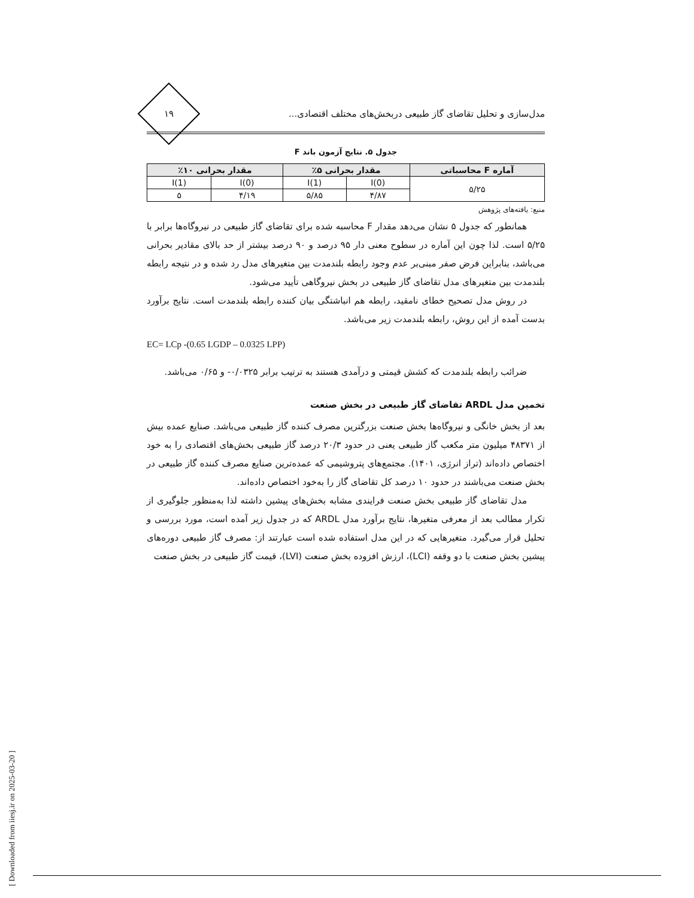[ Downloaded from iiesj.ir on 2025-03-20 ]
مدل‌سازی و تحلیل تقاضای گاز طبیعی دربخش‌های مختلف اقتصادی...
۱۹
جدول ۵. نتایج آزمون باند F
| آماره F محاسباتی | مقدار بحرانی ۵٪ | | مقدار بحرانی ۱۰٪ | |
| --- | --- | --- | --- | --- |
| ۵/۲۵ | I(0) | I(1) | I(0) | I(1) |
| | ۴/۸۷ | ۵/۸۵ | ۴/۱۹ | ۵ |
منبع: یافته‌های پژوهش
همانطور که جدول ۵ نشان می‌دهد مقدار F محاسبه شده برای تقاضای گاز طبیعی در نیروگاه‌ها برابر با ۵/۲۵ است. لذا چون این آماره در سطوح معنی دار ۹۵ درصد و ۹۰ درصد بیشتر از حد بالای مقادیر بحرانی می‌باشد، بنابراین فرض صفر مبنی‌بر عدم وجود رابطه بلندمدت بین متغیرهای مدل رد شده و در نتیجه رابطه بلندمدت بین متغیرهای مدل تقاضای گاز طبیعی در بخش نیروگاهی تأیید می‌شود.
در روش مدل تصحیح خطای نامقید، رابطه هم انباشتگی بیان کننده رابطه بلندمدت است. نتایج برآورد بدست آمده از این روش، رابطه بلندمدت زیر می‌باشد.
EC= LCp -(0.65 LGDP – 0.0325 LPP)
ضرائب رابطه بلندمدت که کشش قیمتی و درآمدی هستند به ترتیب برابر ۰/۰۳۲۵- و ۰/۶۵ می‌باشد.
تخمین مدل ARDL تقاضای گاز طبیعی در بخش صنعت
بعد از بخش خانگی و نیروگاه‌ها بخش صنعت بزرگترین مصرف کننده گاز طبیعی می‌باشد. صنایع عمده بیش از ۴۸۳۷۱ میلیون متر مکعب گاز طبیعی یعنی در حدود ۲۰/۳ درصد گاز طبیعی بخش‌های اقتصادی را به خود اختصاص داده‌اند (تراز انرژی، ۱۴۰۱). مجتمع‌های پتروشیمی که عمده‌ترین صنایع مصرف کننده گاز طبیعی در بخش صنعت می‌باشند در حدود ۱۰ درصد کل تقاضای گاز را به‌خود اختصاص داده‌اند.
مدل تقاضای گاز طبیعی بخش صنعت فرایندی مشابه بخش‌های پیشین داشته لذا به‌منظور جلوگیری از تکرار مطالب بعد از معرفی متغیرها، نتایج برآورد مدل ARDL که در جدول زیر آمده است، مورد بررسی و تحلیل قرار می‌گیرد. متغیرهایی که در این مدل استفاده شده است عبارتند از: مصرف گاز طبیعی دوره‌های پیشین بخش صنعت با دو وقفه (LCI)، ارزش افزوده بخش صنعت (LVI)، قیمت گاز طبیعی در بخش صنعت